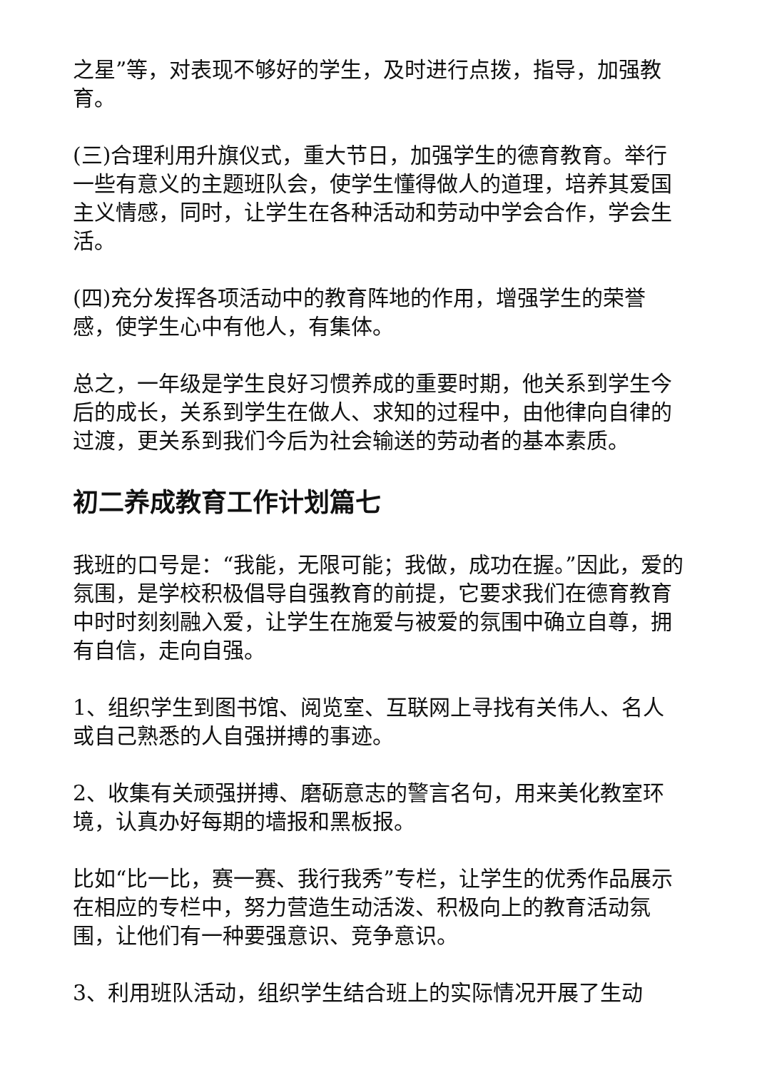之星”等，对表现不够好的学生，及时进行点拨，指导，加强教育。
(三)合理利用升旗仪式，重大节日，加强学生的德育教育。举行一些有意义的主题班队会，使学生懂得做人的道理，培养其爱国主义情感，同时，让学生在各种活动和劳动中学会合作，学会生活。
(四)充分发挥各项活动中的教育阵地的作用，增强学生的荣誉感，使学生心中有他人，有集体。
总之，一年级是学生良好习惯养成的重要时期，他关系到学生今后的成长，关系到学生在做人、求知的过程中，由他律向自律的过渡，更关系到我们今后为社会输送的劳动者的基本素质。
初二养成教育工作计划篇七
我班的口号是：“我能，无限可能；我做，成功在握。”因此，爱的氛围，是学校积极倡导自强教育的前提，它要求我们在德育教育中时时刻刻融入爱，让学生在施爱与被爱的氛围中确立自尊，拥有自信，走向自强。
1、组织学生到图书馆、阅览室、互联网上寻找有关伟人、名人或自己熟悉的人自强拼搏的事迹。
2、收集有关顽强拼搏、磨砺意志的警言名句，用来美化教室环境，认真办好每期的墙报和黑板报。
比如“比一比，赛一赛、我行我秀”专栏，让学生的优秀作品展示在相应的专栏中，努力营造生动活泼、积极向上的教育活动氛围，让他们有一种要强意识、竞争意识。
3、利用班队活动，组织学生结合班上的实际情况开展了生动